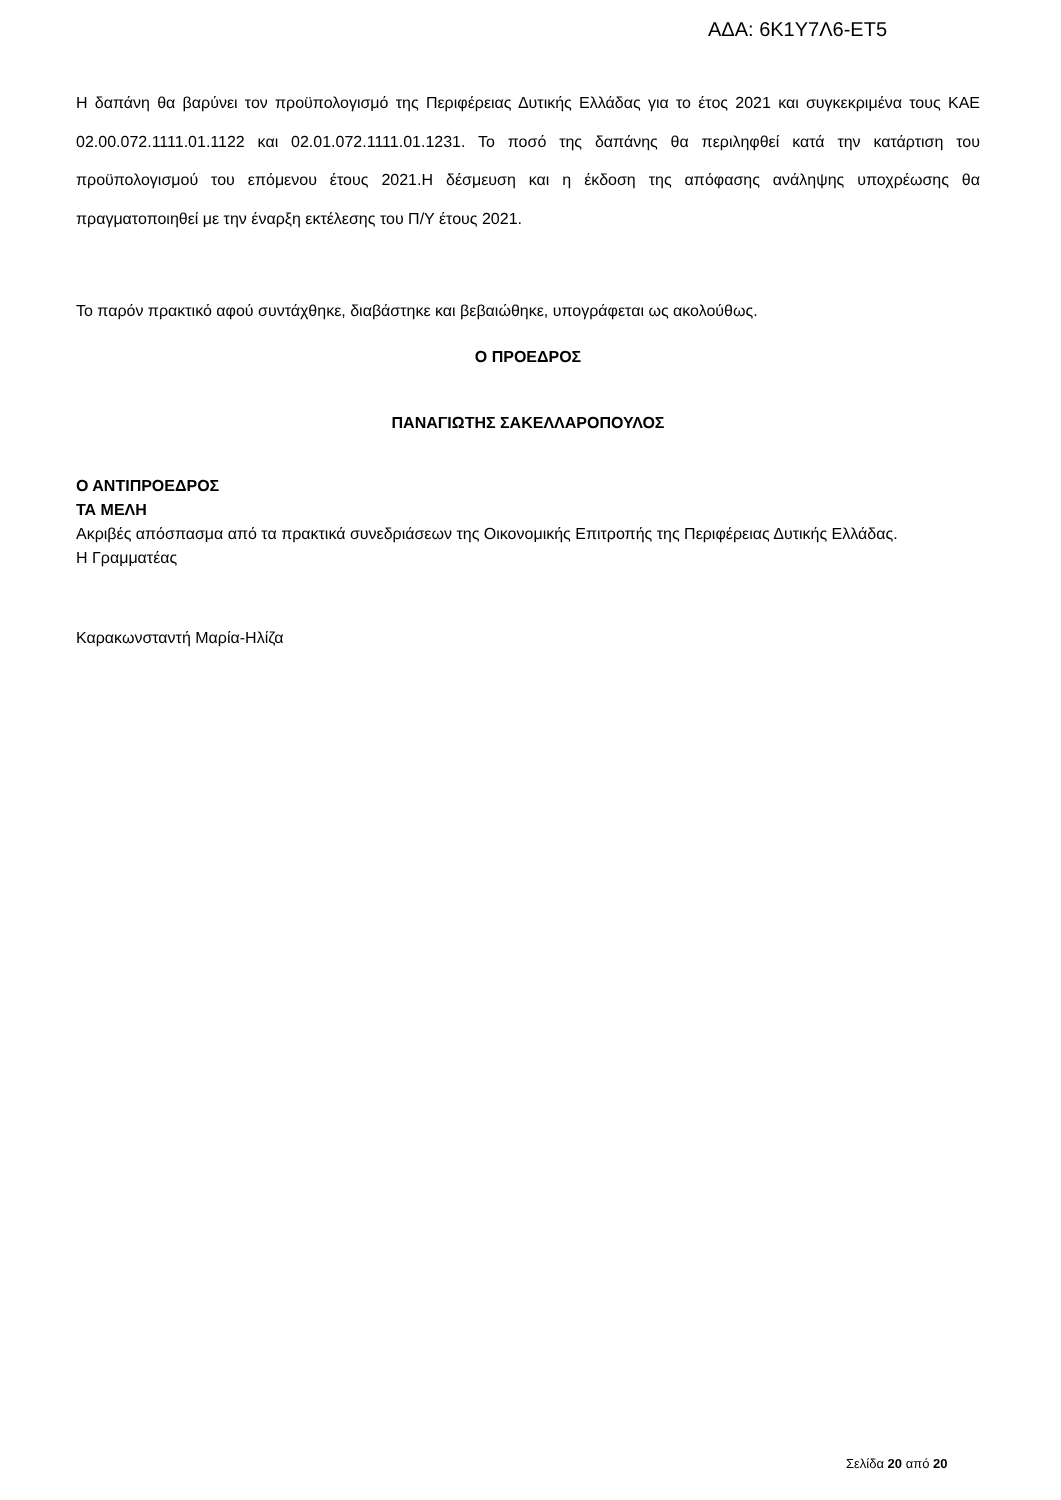ΑΔΑ: 6Κ1Υ7Λ6-ΕΤ5
Η δαπάνη θα βαρύνει τον προϋπολογισμό της Περιφέρειας Δυτικής Ελλάδας για το έτος 2021 και συγκεκριμένα τους ΚΑΕ 02.00.072.1111.01.1122 και 02.01.072.1111.01.1231. Το ποσό της δαπάνης θα περιληφθεί κατά την κατάρτιση του προϋπολογισμού του επόμενου έτους 2021.Η δέσμευση και η έκδοση της απόφασης ανάληψης υποχρέωσης θα πραγματοποιηθεί με την έναρξη εκτέλεσης του Π/Υ έτους 2021.
Το παρόν πρακτικό αφού συντάχθηκε, διαβάστηκε και βεβαιώθηκε, υπογράφεται ως ακολούθως.
Ο ΠΡΟΕΔΡΟΣ
ΠΑΝΑΓΙΩΤΗΣ ΣΑΚΕΛΛΑΡΟΠΟΥΛΟΣ
Ο ΑΝΤΙΠΡΟΕΔΡΟΣ
ΤΑ ΜΕΛΗ
Ακριβές απόσπασμα από τα πρακτικά συνεδριάσεων της Οικονομικής Επιτροπής της Περιφέρειας Δυτικής Ελλάδας.
Η Γραμματέας
Καρακωνσταντή Μαρία-Ηλίζα
Σελίδα 20 από 20